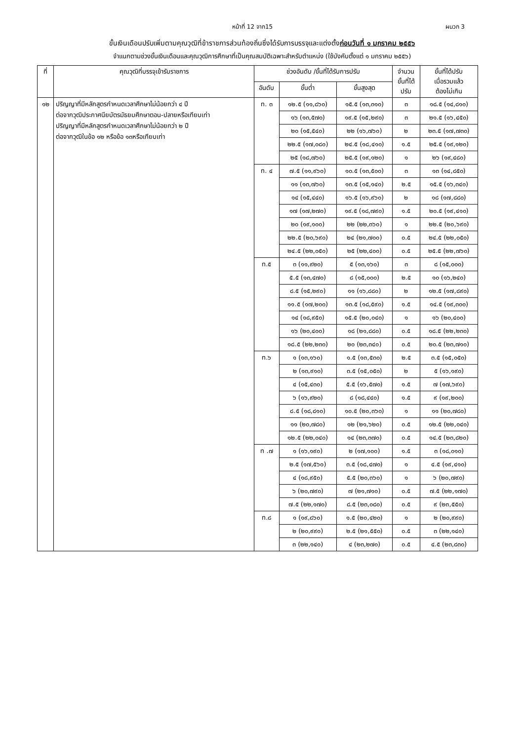หน้าที่ 12 จาก15 ผนวก 3
ขั้นเงินเดือนปรับเพิ่มตามคุณวุฒิที่ข้าราชการส่วนท้องถิ่นซึ่งได้รับการบรรจุและแต่งตั้งก่อนวันที่ ๑ มกราคม ๒๕๕๖
จำแนกตามช่วงขั้นเงินเดือนและคุณวุฒิการศึกษาที่เป็นคุณสมบัติเฉพาะสำหรับตำแหน่ง (ใช้บังคับตั้งแต่ ๑ มกราคม ๒๕๕๖)
| ที่ | คุณวุฒิที่บรรจุเข้ารับราชการ | ช่วงอันดับ /ขั้นที่ได้รับการปรับ | | | จำนวน ขั้นที่ได้ ปรับ | ขั้นที่ได้ปรับ เมื่อรวมแล้ว ต้องไม่เกิน |
| --- | --- | --- | --- | --- | --- | --- |
| | | อันดับ | ขั้นต่ำ | ขั้นสูงสุด | | |
| ๑๒ | ปริญญาที่มีหลักสูตรกำหนดเวลาศึกษาไม่น้อยกว่า ๔ ปี ต่อจากวุฒิประกาศนียบัตรมัธยมศึกษาตอน-ปลายหรือเทียบเท่า ปริญญาที่มีหลักสูตรกำหนดเวลาศึกษาไม่น้อยกว่า ๒ ปี ต่อจากวุฒิในข้อ ๑๒ หรือข้อ ๑๓หรือเทียบเท่า | ท. ๓ | ๑๒.๕ (๑๑,๘๖๐) | ๑๕.๕ (๑๓,๓๑๐) | ๓ | ๑๘.๕ (๑๔,๘๑๐) |
| | | | ๑๖ (๑๓,๕๗๐) | ๑๙.๕ (๑๕,๒๙๐) | ๓ | ๒๑.๕ (๑๖,๔๕๐) |
| | | | ๒๐ (๑๕,๕๔๐) | ๒๒ (๑๖,๗๖๐) | ๒ | ๒๓.๕ (๑๗,๗๓๐) |
| | | | ๒๒.๕ (๑๗,๐๘๐) | ๒๔.๕ (๑๘,๔๑๐) | ๑.๕ | ๒๕.๕ (๑๙,๑๒๐) |
| | | | ๒๕ (๑๘,๗๖๐) | ๒๕.๕ (๑๙,๑๒๐) | ๑ | ๒๖ (๑๙,๔๘๐) |
| | | ท. ๔ | ๗.๕ (๑๑,๙๖๐) | ๑๐.๕ (๑๓,๕๐๐) | ๓ | ๑๓ (๑๔,๘๕๐) |
| | | | ๑๑ (๑๓,๗๖๐) | ๑๓.๕ (๑๕,๑๔๐) | ๒.๕ | ๑๕.๕ (๑๖,๓๔๐) |
| | | | ๑๔ (๑๕,๔๔๐) | ๑๖.๕ (๑๖,๙๖๐) | ๒ | ๑๘ (๑๗,๘๘๐) |
| | | | ๑๗ (๑๗,๒๗๐) | ๑๙.๕ (๑๘,๗๙๐) | ๑.๕ | ๒๐.๕ (๑๙,๔๑๐) |
| | | | ๒๐ (๑๙,๑๐๐) | ๒๒ (๒๒,๓๖๐) | ๑ | ๒๒.๕ (๒๐,๖๙๐) |
| | | | ๒๒.๕ (๒๐,๖๙๐) | ๒๔ (๒๑,๗๐๐) | ๐.๕ | ๒๔.๕ (๒๒,๐๕๐) |
| | | | ๒๔.๕ (๒๒,๐๕๐) | ๒๕ (๒๒,๔๐๐) | ๐.๕ | ๒๕.๕ (๒๒,๗๖๐) |
| | | ท.๕ | ๓ (๑๑,๙๒๐) | ๕ (๑๓,๑๖๐) | ๓ | ๘ (๑๕,๐๐๐) |
| | | | ๕.๕ (๑๓,๔๗๐) | ๘ (๑๕,๐๐๐) | ๒.๕ | ๑๐ (๑๖,๒๔๐) |
| | | | ๘.๕ (๑๕,๒๙๐) | ๑๑ (๑๖,๘๘๐) | ๒ | ๑๒.๕ (๑๗,๘๙๐) |
| | | | ๑๑.๕ (๑๗,๒๐๐) | ๑๓.๕ (๑๘,๕๙๐) | ๑.๕ | ๑๔.๕ (๑๙,๓๐๐) |
| | | | ๑๔ (๑๘,๙๕๐) | ๑๕.๕ (๒๐,๐๔๐) | ๑ | ๑๖ (๒๐,๔๐๐) |
| | | | ๑๖ (๒๐,๔๐๐) | ๑๘ (๒๑,๘๘๐) | ๐.๕ | ๑๘.๕ (๒๒,๒๓๐) |
| | | | ๑๘.๕ (๒๒,๒๓๐) | ๒๐ (๒๓,๓๔๐) | ๐.๕ | ๒๐.๕ (๒๓,๗๑๐) |
| | | ท.๖ | ๑ (๑๓,๑๖๐) | ๑.๕ (๑๓,๕๓๐) | ๒.๕ | ๓.๕ (๑๕,๐๕๐) |
| | | | ๒ (๑๓,๙๑๐) | ๓.๕ (๑๕,๐๕๐) | ๒ | ๕ (๑๖,๑๙๐) |
| | | | ๔ (๑๕,๔๓๐) | ๕.๕ (๑๖,๕๗๐) | ๑.๕ | ๗ (๑๗,๖๙๐) |
| | | | ๖ (๑๖,๙๒๐) | ๘ (๑๘,๔๔๐) | ๑.๕ | ๙ (๑๙,๒๐๐) |
| | | | ๘.๕ (๑๘,๘๑๐) | ๑๐.๕ (๒๐,๓๖๐) | ๑ | ๑๑ (๒๐,๗๘๐) |
| | | | ๑๑ (๒๐,๗๘๐) | ๑๒ (๒๑,๖๒๐) | ๐.๕ | ๑๒.๕ (๒๒,๐๔๐) |
| | | | ๑๒.๕ (๒๒,๐๔๐) | ๑๔ (๒๓,๓๗๐) | ๐.๕ | ๑๔.๕ (๒๓,๘๒๐) |
| | | ท .๗ | ๑ (๑๖,๑๙๐) | ๒ (๑๗,๑๐๐) | ๑.๕ | ๓ (๑๘,๐๑๐) |
| | | | ๒.๕ (๑๗,๕๖๐) | ๓.๕ (๑๘,๔๗๐) | ๑ | ๔.๕ (๑๙,๔๑๐) |
| | | | ๔ (๑๘,๙๕๐) | ๕.๕ (๒๐,๓๖๐) | ๑ | ๖ (๒๐,๗๙๐) |
| | | | ๖ (๒๐,๗๙๐) | ๗ (๒๑,๗๑๐) | ๐.๕ | ๗.๕ (๒๒,๑๗๐) |
| | | | ๗.๕ (๒๒,๑๗๐) | ๘.๕ (๒๓,๐๘๐) | ๐.๕ | ๙ (๒๓,๕๕๐) |
| | | ท.๘ | ๑ (๑๙,๘๖๐) | ๑.๕ (๒๐,๔๒๐) | ๑ | ๒ (๒๐,๙๙๐) |
| | | | ๒ (๒๐,๙๙๐) | ๒.๕ (๒๑,๕๕๐) | ๐.๕ | ๓ (๒๒,๑๔๐) |
| | | | ๓ (๒๒,๑๔๐) | ๔ (๒๓,๒๗๐) | ๐.๕ | ๔.๕ (๒๓,๘๓๐) |